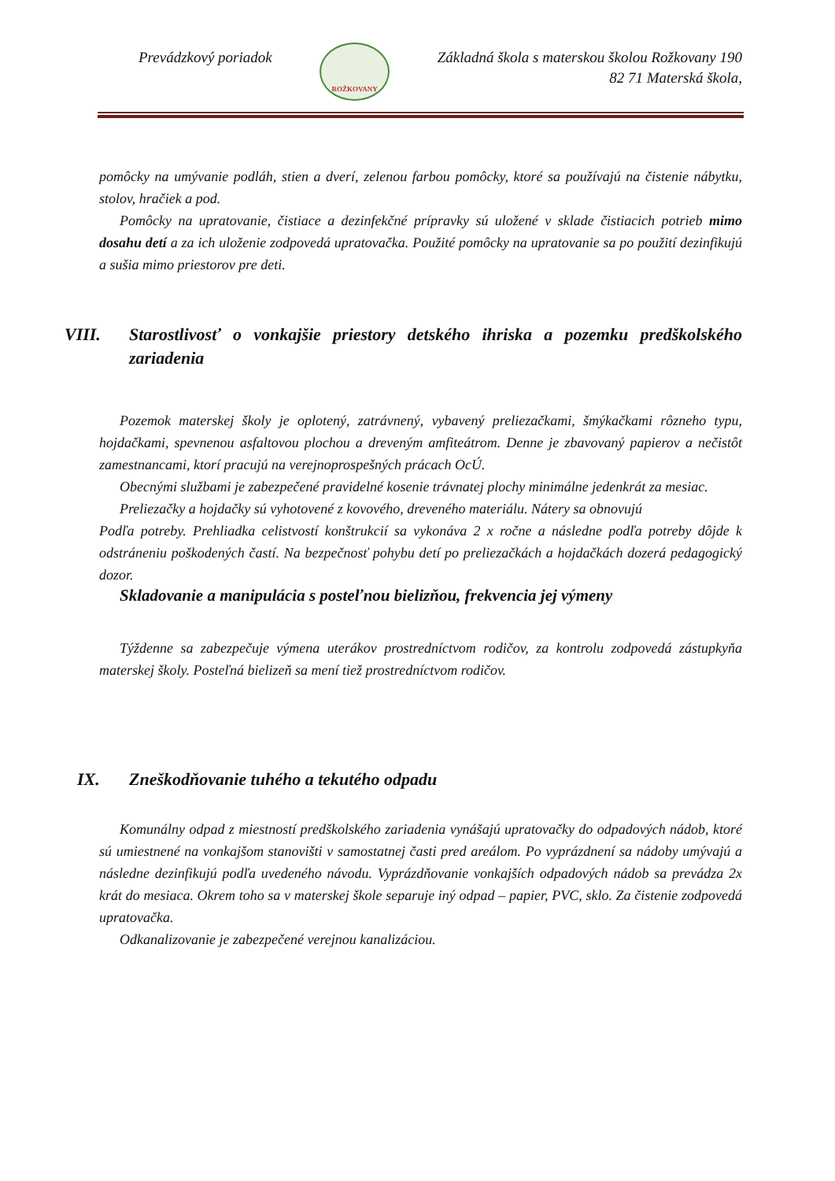Prevádzkový poriadok
ROŽKOVANY
Základná škola s materskou školou Rožkovany 190
82 71 Materská škola,
pomôcky na umývanie podláh, stien a dverí, zelenou farbou pomôcky, ktoré sa používajú na čistenie nábytku, stolov, hračiek a pod.
Pomôcky na upratovanie, čistiace a dezinfekčné prípravky sú uložené v sklade čistiacich potrieb mimo dosahu detí a za ich uloženie zodpovedá upratovačka. Použité pomôcky na upratovanie sa po použití dezinfikujú a sušia mimo priestorov pre deti.
VIII. Starostlivosť o vonkajšie priestory detského ihriska a pozemku predškolského zariadenia
Pozemok materskej školy je oplotený, zatrávnený, vybavený preliezačkami, šmýkačkami rôzneho typu, hojdačkami, spevnenou asfaltovou plochou a dreveným amfiteátrom. Denne je zbavovaný papierov a nečistôt zamestnancami, ktorí pracujú na verejnoprospešných prácach OcÚ.
Obecnými službami je zabezpečené pravidelné kosenie trávnatej plochy minimálne jedenkrát za mesiac.
Preliezačky a hojdačky sú vyhotovené z kovového, dreveného materiálu. Nátery sa obnovujú
Podľa potreby. Prehliadka celistvostí konštrukcií sa vykonáva 2 x ročne a následne podľa potreby dôjde k odstráneniu poškodených častí. Na bezpečnosť pohybu detí po preliezačkách a hojdačkách dozerá pedagogický dozor.
Skladovanie a manipulácia s posteľnou bielizňou, frekvencia jej výmeny
Týždenne sa zabezpečuje výmena uterákov prostredníctvom rodičov, za kontrolu zodpovedá zástupkyňa materskej školy. Posteľná bielizeň sa mení tiež prostredníctvom rodičov.
IX. Zneškodňovanie tuhého a tekutého odpadu
Komunálny odpad z miestností predškolského zariadenia vynášajú upratovačky do odpadových nádob, ktoré sú umiestnené na vonkajšom stanovišti v samostatnej časti pred areálom. Po vyprázdnení sa nádoby umývajú a následne dezinfikujú podľa uvedeného návodu. Vyprázdňovanie vonkajších odpadových nádob sa prevádza 2x krát do mesiaca. Okrem toho sa v materskej škole separuje iný odpad – papier, PVC, sklo. Za čistenie zodpovedá upratovačka.
Odkanalizovanie je zabezpečené verejnou kanalizáciou.